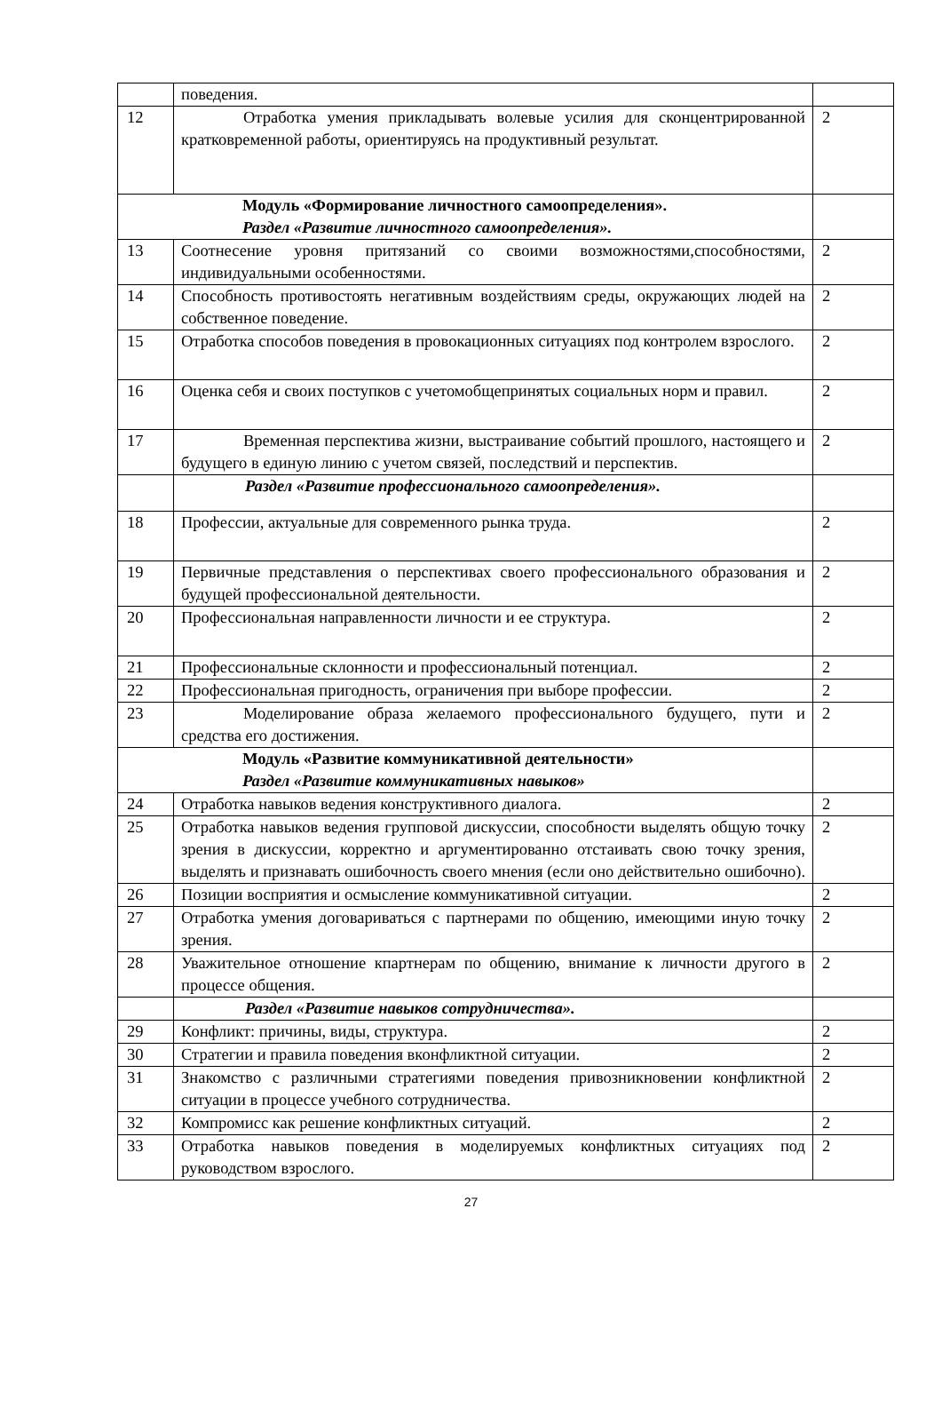| | поведения. | |
| 12 | Отработка умения прикладывать волевые усилия для сконцентрированной кратковременной работы, ориентируясь на продуктивный результат. | 2 |
| Модуль «Формирование личностного самоопределения». Раздел «Развитие личностного самоопределения». | | |
| 13 | Соотнесение уровня притязаний со своими возможностями,способностями, индивидуальными особенностями. | 2 |
| 14 | Способность противостоять негативным воздействиям среды, окружающих людей на собственное поведение. | 2 |
| 15 | Отработка способов поведения в провокационных ситуациях под контролем взрослого. | 2 |
| 16 | Оценка себя и своих поступков с учетомобщепринятых социальных норм и правил. | 2 |
| 17 | Временная перспектива жизни, выстраивание событий прошлого, настоящего и будущего в единую линию с учетом связей, последствий и перспектив. | 2 |
| | Раздел «Развитие профессионального самоопределения». | |
| 18 | Профессии, актуальные для современного рынка труда. | 2 |
| 19 | Первичные представления о перспективах своего профессионального образования и будущей профессиональной деятельности. | 2 |
| 20 | Профессиональная направленности личности и ее структура. | 2 |
| 21 | Профессиональные склонности и профессиональный потенциал. | 2 |
| 22 | Профессиональная пригодность, ограничения при выборе профессии. | 2 |
| 23 | Моделирование образа желаемого профессионального будущего, пути и средства его достижения. | 2 |
| Модуль «Развитие коммуникативной деятельности» Раздел «Развитие коммуникативных навыков» | | |
| 24 | Отработка навыков ведения конструктивного диалога. | 2 |
| 25 | Отработка навыков ведения групповой дискуссии, способности выделять общую точку зрения в дискуссии, корректно и аргументированно отстаивать свою точку зрения, выделять и признавать ошибочность своего мнения (если оно действительно ошибочно). | 2 |
| 26 | Позиции восприятия и осмысление коммуникативной ситуации. | 2 |
| 27 | Отработка умения договариваться с партнерами по общению, имеющими иную точку зрения. | 2 |
| 28 | Уважительное отношение кпартнерам по общению, внимание к личности другого в процессе общения. | 2 |
| | Раздел «Развитие навыков сотрудничества». | |
| 29 | Конфликт: причины, виды, структура. | 2 |
| 30 | Стратегии и правила поведения вконфликтной ситуации. | 2 |
| 31 | Знакомство с различными стратегиями поведения привозникновении конфликтной ситуации в процессе учебного сотрудничества. | 2 |
| 32 | Компромисс как решение конфликтных ситуаций. | 2 |
| 33 | Отработка навыков поведения в моделируемых конфликтных ситуациях под руководством взрослого. | 2 |
27